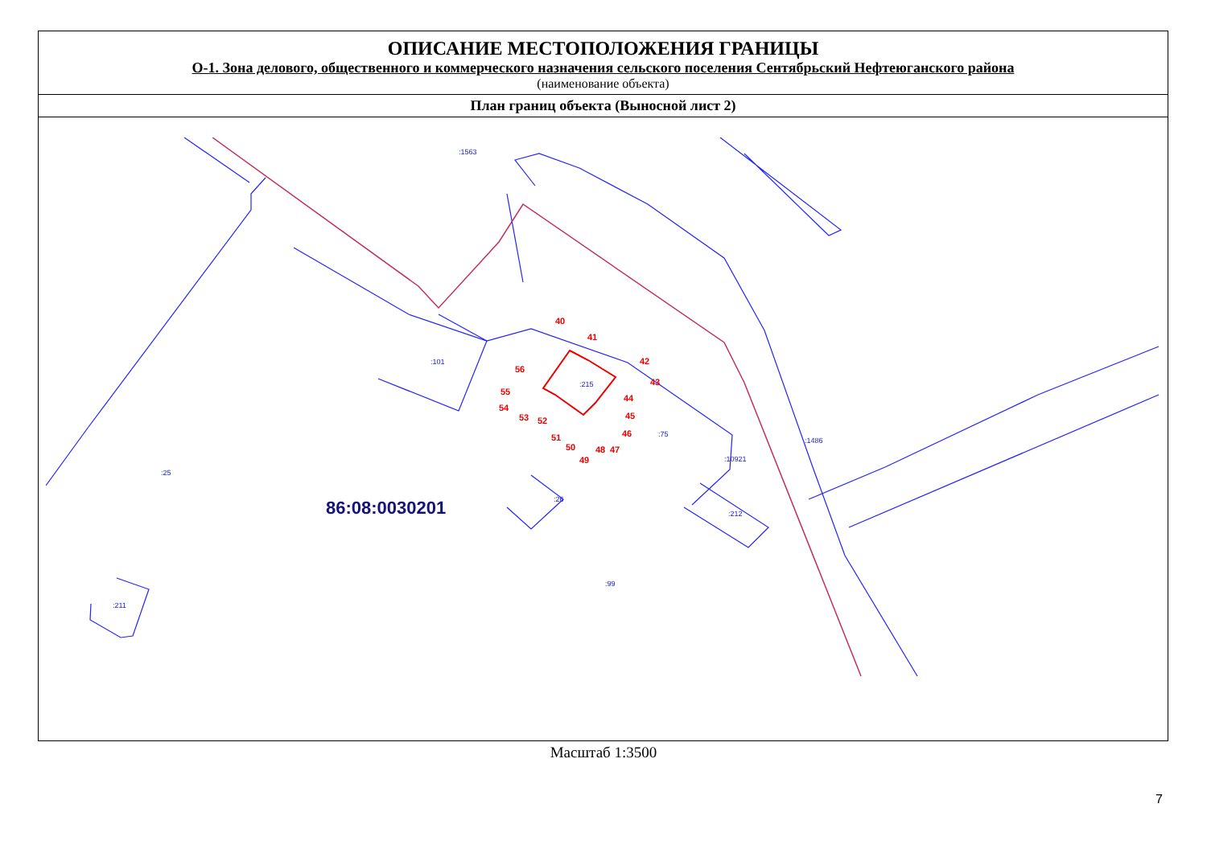ОПИСАНИЕ МЕСТОПОЛОЖЕНИЯ ГРАНИЦЫ
О-1. Зона делового, общественного и коммерческого назначения сельского поселения Сентябрьский Нефтеюганского района
(наименование объекта)
План границ объекта (Выносной лист 2)
:215
:101
:75
:10921
:1486
:99
:26
:212
:211
:25
:1563
86:08:0030201
40
41
42
43
44
45
46
47
48
49
50
51
52
53
54
55
56
Масштаб 1:3500
7